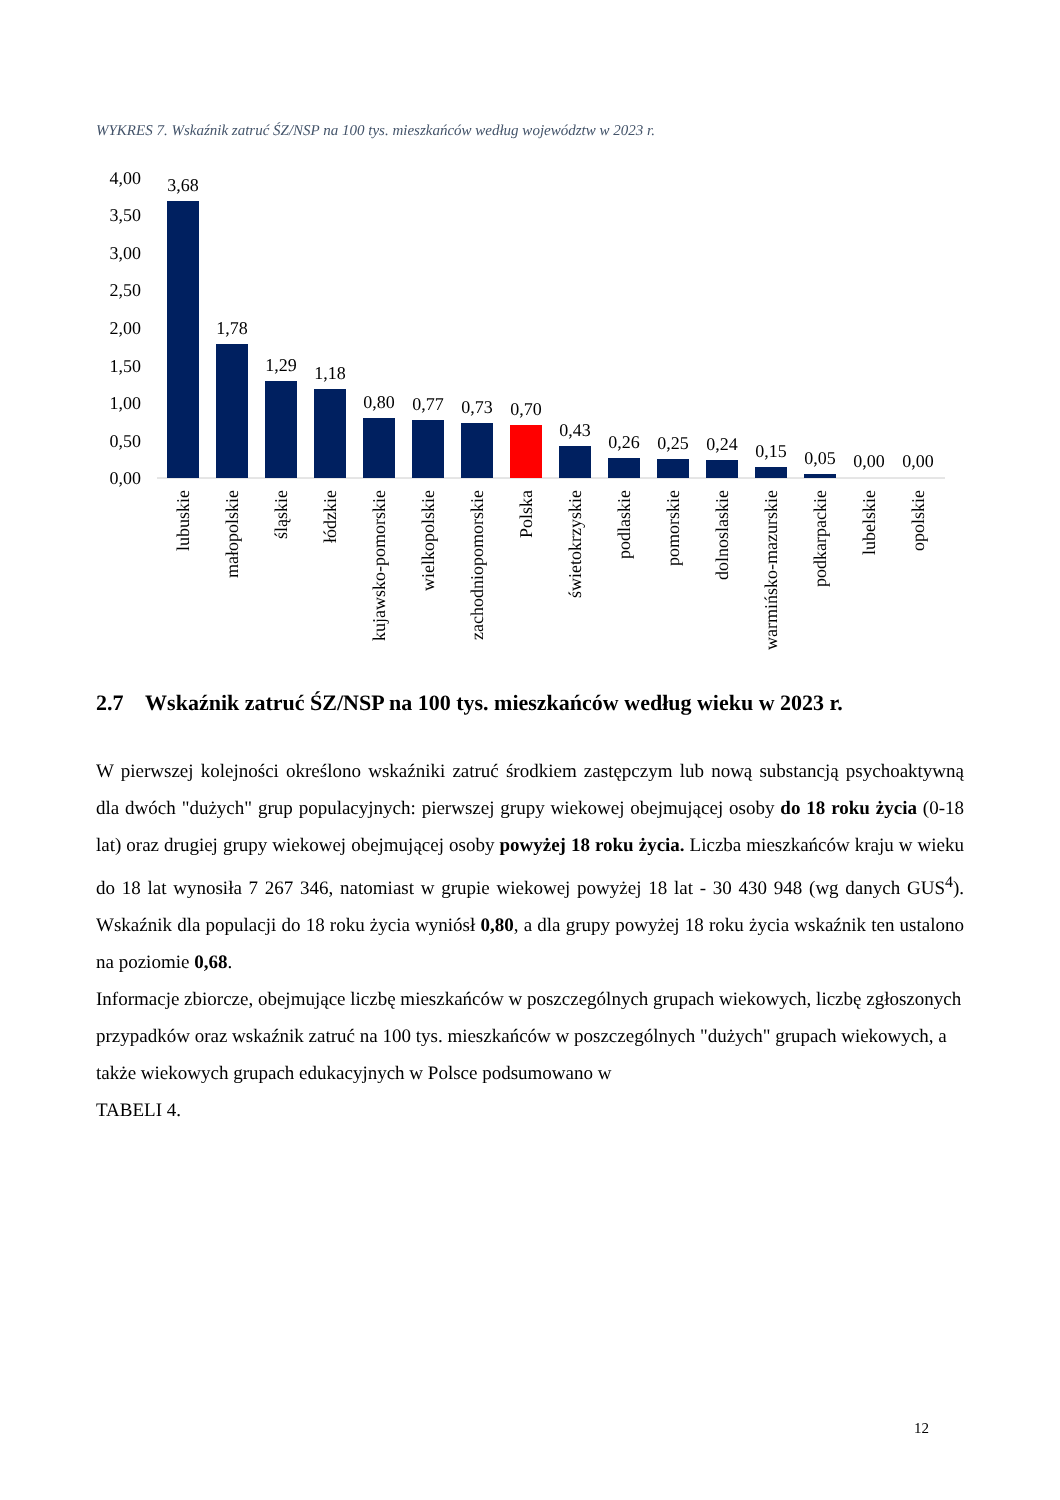WYKRES 7. Wskaźnik zatruć ŚZ/NSP na 100 tys. mieszkańców według województw w 2023 r.
4,00
3,50
3,00
2,50
2,00
1,50
1,00
0,50
0,00
3,68
1,78
1,29
1,18
0,80
0,77
0,73
0,70
0,43
0,26
0,25
0,24
0,15
0,05
0,00
0,00
lubuskie
małopolskie
śląskie
łódzkie
kujawsko-pomorskie
wielkopolskie
zachodniopomorskie
Polska
świetokrzyskie
podlaskie
pomorskie
dolnoslaskie
warmińsko-mazurskie
podkarpackie
lubelskie
opolskie
2.7 Wskaźnik zatruć ŚZ/NSP na 100 tys. mieszkańców według wieku w 2023 r.
W pierwszej kolejności określono wskaźniki zatruć środkiem zastępczym lub nową substancją psychoaktywną dla dwóch "dużych" grup populacyjnych: pierwszej grupy wiekowej obejmującej osoby do 18 roku życia (0-18 lat) oraz drugiej grupy wiekowej obejmującej osoby powyżej 18 roku życia. Liczba mieszkańców kraju w wieku do 18 lat wynosiła 7 267 346, natomiast w grupie wiekowej powyżej 18 lat - 30 430 948 (wg danych GUS<sup>4</sup>). Wskaźnik dla populacji do 18 roku życia wyniósł 0,80, a dla grupy powyżej 18 roku życia wskaźnik ten ustalono na poziomie 0,68.
Informacje zbiorcze, obejmujące liczbę mieszkańców w poszczególnych grupach wiekowych, liczbę zgłoszonych przypadków oraz wskaźnik zatruć na 100 tys. mieszkańców w poszczególnych "dużych" grupach wiekowych, a także wiekowych grupach edukacyjnych w Polsce podsumowano w
TABELI 4.
12